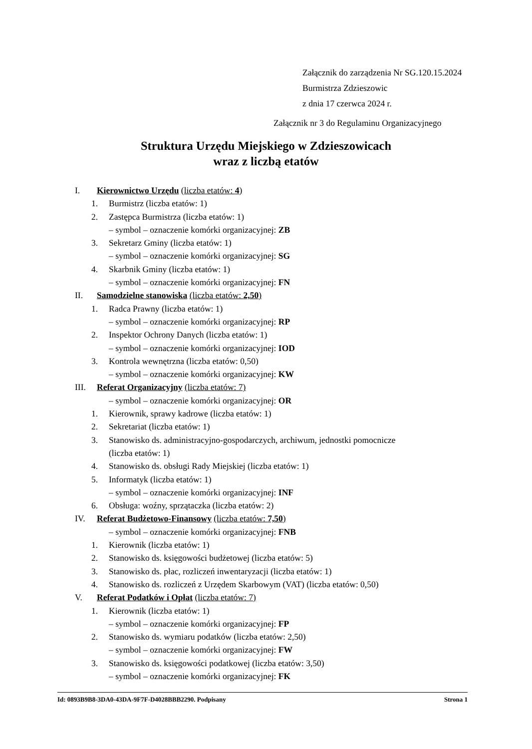Załącznik do zarządzenia Nr SG.120.15.2024
Burmistrza Zdzieszowic
z dnia 17 czerwca 2024 r.
Załącznik nr 3 do Regulaminu Organizacyjnego
Struktura Urzędu Miejskiego w Zdzieszowicach
wraz z liczbą etatów
I. Kierownictwo Urzędu (liczba etatów: 4)
1. Burmistrz (liczba etatów: 1)
2. Zastępca Burmistrza (liczba etatów: 1)
– symbol – oznaczenie komórki organizacyjnej: ZB
3. Sekretarz Gminy (liczba etatów: 1)
– symbol – oznaczenie komórki organizacyjnej: SG
4. Skarbnik Gminy (liczba etatów: 1)
– symbol – oznaczenie komórki organizacyjnej: FN
II. Samodzielne stanowiska (liczba etatów: 2,50)
1. Radca Prawny (liczba etatów: 1)
– symbol – oznaczenie komórki organizacyjnej: RP
2. Inspektor Ochrony Danych (liczba etatów: 1)
– symbol – oznaczenie komórki organizacyjnej: IOD
3. Kontrola wewnętrzna (liczba etatów: 0,50)
– symbol – oznaczenie komórki organizacyjnej: KW
III. Referat Organizacyjny (liczba etatów: 7)
– symbol – oznaczenie komórki organizacyjnej: OR
1. Kierownik, sprawy kadrowe (liczba etatów: 1)
2. Sekretariat (liczba etatów: 1)
3. Stanowisko ds. administracyjno-gospodarczych, archiwum, jednostki pomocnicze
(liczba etatów: 1)
4. Stanowisko ds. obsługi Rady Miejskiej (liczba etatów: 1)
5. Informatyk (liczba etatów: 1)
– symbol – oznaczenie komórki organizacyjnej: INF
6. Obsługa: woźny, sprzątaczka (liczba etatów: 2)
IV. Referat Budżetowo-Finansowy (liczba etatów: 7,50)
– symbol – oznaczenie komórki organizacyjnej: FNB
1. Kierownik (liczba etatów: 1)
2. Stanowisko ds. księgowości budżetowej (liczba etatów: 5)
3. Stanowisko ds. płac, rozliczeń inwentaryzacji (liczba etatów: 1)
4. Stanowisko ds. rozliczeń z Urzędem Skarbowym (VAT) (liczba etatów: 0,50)
V. Referat Podatków i Opłat (liczba etatów: 7)
1. Kierownik (liczba etatów: 1)
– symbol – oznaczenie komórki organizacyjnej: FP
2. Stanowisko ds. wymiaru podatków (liczba etatów: 2,50)
– symbol – oznaczenie komórki organizacyjnej: FW
3. Stanowisko ds. księgowości podatkowej (liczba etatów: 3,50)
– symbol – oznaczenie komórki organizacyjnej: FK
Id: 0893B9B8-3DA0-43DA-9F7F-D4028BBB2290. Podpisany Strona 1